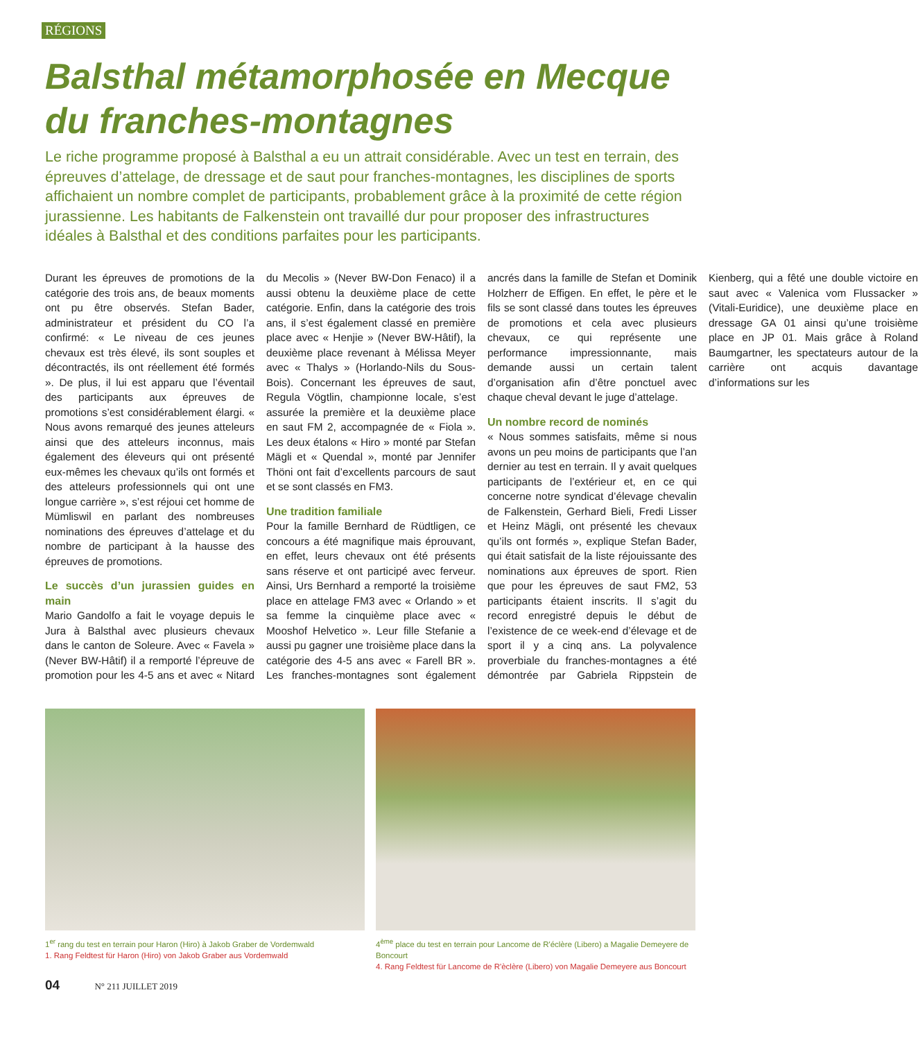RÉGIONS
Balsthal métamorphosée en Mecque du franches-montagnes
Le riche programme proposé à Balsthal a eu un attrait considérable. Avec un test en terrain, des épreuves d’attelage, de dressage et de saut pour franches-montagnes, les disciplines de sports affichaient un nombre complet de participants, probablement grâce à la proximité de cette région jurassienne. Les habitants de Falkenstein ont travaillé dur pour proposer des infrastructures idéales à Balsthal et des conditions parfaites pour les participants.
Durant les épreuves de promotions de la catégorie des trois ans, de beaux moments ont pu être observés. Stefan Bader, administrateur et président du CO l’a confirmé: « Le niveau de ces jeunes chevaux est très élevé, ils sont souples et décontractés, ils ont réellement été formés ». De plus, il lui est apparu que l’éventail des participants aux épreuves de promotions s’est considérablement élargi. « Nous avons remarqué des jeunes atteleurs ainsi que des atteleurs inconnus, mais également des éleveurs qui ont présenté eux-mêmes les chevaux qu’ils ont formés et des atteleurs professionnels qui ont une longue carrière », s’est réjoui cet homme de Mümliswil en parlant des nombreuses nominations des épreuves d’attelage et du nombre de participant à la hausse des épreuves de promotions.
Le succès d’un jurassien guides en main
Mario Gandolfo a fait le voyage depuis le Jura à Balsthal avec plusieurs chevaux dans le canton de Soleure. Avec « Favela » (Never BW-Hâtif) il a remporté l’épreuve de promotion pour les 4-5 ans et avec « Nitard du Mecolis » (Never BW-Don Fenaco) il a aussi obtenu la deuxième place de cette catégorie. Enfin, dans la catégorie des trois ans, il s’est également classé en première place avec « Henjie » (Never BW-Hâtif), la deuxième place revenant à Mélissa Meyer avec « Thalys » (Horlando-Nils du Sous-Bois). Concernant les épreuves de saut, Regula Vögtlin, championne locale, s’est assurée la première et la deuxième place en saut FM 2, accompagnée de « Fiola ». Les deux étalons « Hiro » monté par Stefan Mägli et « Quendal », monté par Jennifer Thöni ont fait d’excellents parcours de saut et se sont classés en FM3.
Une tradition familiale
Pour la famille Bernhard de Rüdtligen, ce concours a été magnifique mais éprouvant, en effet, leurs chevaux ont été présents sans réserve et ont participé avec ferveur. Ainsi, Urs Bernhard a remporté la troisième place en attelage FM3 avec « Orlando » et sa femme la cinquième place avec « Mooshof Helvetico ». Leur fille Stefanie a aussi pu gagner une troisième place dans la catégorie des 4-5 ans avec « Farell BR ». Les franches-montagnes sont également ancrés dans la famille de Stefan et Dominik Holzherr de Effigen. En effet, le père et le fils se sont classé dans toutes les épreuves de promotions et cela avec plusieurs chevaux, ce qui représente une performance impressionnante, mais demande aussi un certain talent d’organisation afin d’être ponctuel avec chaque cheval devant le juge d’attelage.
Un nombre record de nominés
« Nous sommes satisfaits, même si nous avons un peu moins de participants que l’an dernier au test en terrain. Il y avait quelques participants de l’extérieur et, en ce qui concerne notre syndicat d’élevage chevalin de Falkenstein, Gerhard Bieli, Fredi Lisser et Heinz Mägli, ont présenté les chevaux qu’ils ont formés », explique Stefan Bader, qui était satisfait de la liste réjouissante des nominations aux épreuves de sport. Rien que pour les épreuves de saut FM2, 53 participants étaient inscrits. Il s’agit du record enregistré depuis le début de l’existence de ce week-end d’élevage et de sport il y a cinq ans. La polyvalence proverbiale du franches-montagnes a été démontrée par Gabriela Rippstein de Kienberg, qui a fêté une double victoire en saut avec « Valenica vom Flussacker » (Vitali-Euridice), une deuxième place en dressage GA 01 ainsi qu’une troisième place en JP 01. Mais grâce à Roland Baumgartner, les spectateurs autour de la carrière ont acquis davantage d’informations sur les
1<sup>er</sup> rang du test en terrain pour Haron (Hiro) à Jakob Graber de Vordemwald
1. Rang Feldtest für Haron (Hiro) von Jakob Graber aus Vordemwald
4<sup>ème</sup> place du test en terrain pour Lancome de R'éclère (Libero) a Magalie Demeyere de Boncourt
4. Rang Feldtest für Lancome de R'èclère (Libero) von Magalie Demeyere aus Boncourt
04 N° 211 JUILLET 2019